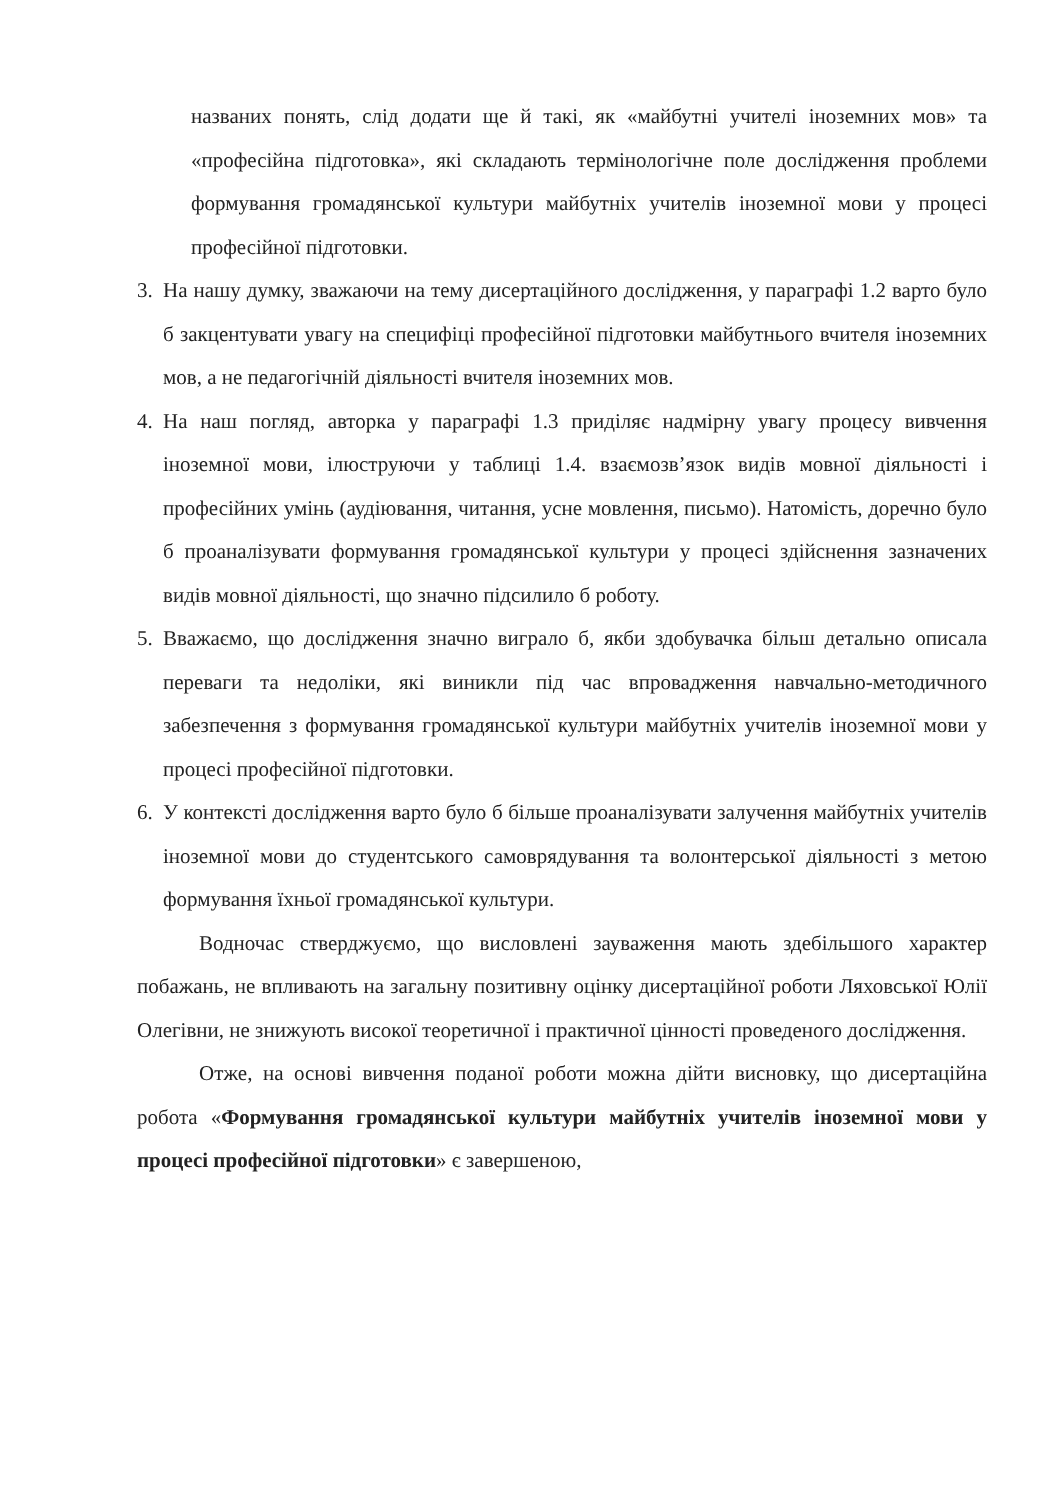названих понять, слід додати ще й такі, як «майбутні учителі іноземних мов» та «професійна підготовка», які складають термінологічне поле дослідження проблеми формування громадянської культури майбутніх учителів іноземної мови у процесі професійної підготовки.
3. На нашу думку, зважаючи на тему дисертаційного дослідження, у параграфі 1.2 варто було б закцентувати увагу на специфіці професійної підготовки майбутнього вчителя іноземних мов, а не педагогічній діяльності вчителя іноземних мов.
4. На наш погляд, авторка у параграфі 1.3 приділяє надмірну увагу процесу вивчення іноземної мови, ілюструючи у таблиці 1.4. взаємозв’язок видів мовної діяльності і професійних умінь (аудіювання, читання, усне мовлення, письмо). Натомість, доречно було б проаналізувати формування громадянської культури у процесі здійснення зазначених видів мовної діяльності, що значно підсилило б роботу.
5. Вважаємо, що дослідження значно виграло б, якби здобувачка більш детально описала переваги та недоліки, які виникли під час впровадження навчально-методичного забезпечення з формування громадянської культури майбутніх учителів іноземної мови у процесі професійної підготовки.
6. У контексті дослідження варто було б більше проаналізувати залучення майбутніх учителів іноземної мови до студентського самоврядування та волонтерської діяльності з метою формування їхньої громадянської культури.
Водночас стверджуємо, що висловлені зауваження мають здебільшого характер побажань, не впливають на загальну позитивну оцінку дисертаційної роботи Ляховської Юлії Олегівни, не знижують високої теоретичної і практичної цінності проведеного дослідження.
Отже, на основі вивчення поданої роботи можна дійти висновку, що дисертаційна робота «Формування громадянської культури майбутніх учителів іноземної мови у процесі професійної підготовки» є завершеною,